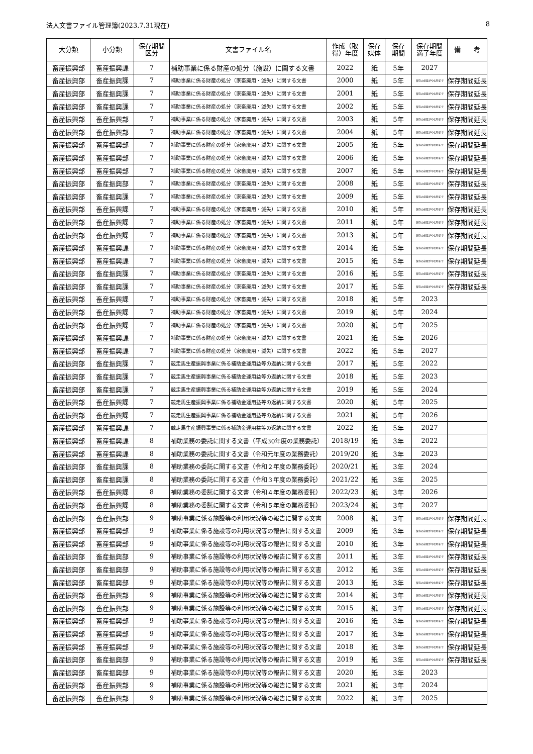法人文書ファイル管理簿(2023.7.31現在) 8
| 大分類 | 小分類 | 保存期間 区分 | 文書ファイル名 | 作成（取 得）年度 | 保存 媒体 | 保存 期間 | 保存期間 満了年度 | 備 考 |
| --- | --- | --- | --- | --- | --- | --- | --- | --- |
| 畜産振興部 | 畜産振興課 | 7 | 補助事業に係る財産の処分（施設）に関する文書 | 2022 | 紙 | 5年 | 2027 | |
| 畜産振興部 | 畜産振興課 | 7 | 補助事業に係る財産の処分（家畜廃用・滅失）に関する文書 | 2000 | 紙 | 5年 | 保存の必要がやむ時まで | 保存期間延長 |
| 畜産振興部 | 畜産振興課 | 7 | 補助事業に係る財産の処分（家畜廃用・滅失）に関する文書 | 2001 | 紙 | 5年 | 保存の必要がやむ時まで | 保存期間延長 |
| 畜産振興部 | 畜産振興課 | 7 | 補助事業に係る財産の処分（家畜廃用・滅失）に関する文書 | 2002 | 紙 | 5年 | 保存の必要がやむ時まで | 保存期間延長 |
| 畜産振興部 | 畜産振興部 | 7 | 補助事業に係る財産の処分（家畜廃用・滅失）に関する文書 | 2003 | 紙 | 5年 | 保存の必要がやむ時まで | 保存期間延長 |
| 畜産振興部 | 畜産振興部 | 7 | 補助事業に係る財産の処分（家畜廃用・滅失）に関する文書 | 2004 | 紙 | 5年 | 保存の必要がやむ時まで | 保存期間延長 |
| 畜産振興部 | 畜産振興部 | 7 | 補助事業に係る財産の処分（家畜廃用・滅失）に関する文書 | 2005 | 紙 | 5年 | 保存の必要がやむ時まで | 保存期間延長 |
| 畜産振興部 | 畜産振興部 | 7 | 補助事業に係る財産の処分（家畜廃用・滅失）に関する文書 | 2006 | 紙 | 5年 | 保存の必要がやむ時まで | 保存期間延長 |
| 畜産振興部 | 畜産振興部 | 7 | 補助事業に係る財産の処分（家畜廃用・滅失）に関する文書 | 2007 | 紙 | 5年 | 保存の必要がやむ時まで | 保存期間延長 |
| 畜産振興部 | 畜産振興部 | 7 | 補助事業に係る財産の処分（家畜廃用・滅失）に関する文書 | 2008 | 紙 | 5年 | 保存の必要がやむ時まで | 保存期間延長 |
| 畜産振興部 | 畜産振興課 | 7 | 補助事業に係る財産の処分（家畜廃用・滅失）に関する文書 | 2009 | 紙 | 5年 | 保存の必要がやむ時まで | 保存期間延長 |
| 畜産振興部 | 畜産振興課 | 7 | 補助事業に係る財産の処分（家畜廃用・滅失）に関する文書 | 2010 | 紙 | 5年 | 保存の必要がやむ時まで | 保存期間延長 |
| 畜産振興部 | 畜産振興課 | 7 | 補助事業に係る財産の処分（家畜廃用・滅失）に関する文書 | 2011 | 紙 | 5年 | 保存の必要がやむ時まで | 保存期間延長 |
| 畜産振興部 | 畜産振興課 | 7 | 補助事業に係る財産の処分（家畜廃用・滅失）に関する文書 | 2013 | 紙 | 5年 | 保存の必要がやむ時まで | 保存期間延長 |
| 畜産振興部 | 畜産振興課 | 7 | 補助事業に係る財産の処分（家畜廃用・滅失）に関する文書 | 2014 | 紙 | 5年 | 保存の必要がやむ時まで | 保存期間延長 |
| 畜産振興部 | 畜産振興課 | 7 | 補助事業に係る財産の処分（家畜廃用・滅失）に関する文書 | 2015 | 紙 | 5年 | 保存の必要がやむ時まで | 保存期間延長 |
| 畜産振興部 | 畜産振興課 | 7 | 補助事業に係る財産の処分（家畜廃用・滅失）に関する文書 | 2016 | 紙 | 5年 | 保存の必要がやむ時まで | 保存期間延長 |
| 畜産振興部 | 畜産振興課 | 7 | 補助事業に係る財産の処分（家畜廃用・滅失）に関する文書 | 2017 | 紙 | 5年 | 保存の必要がやむ時まで | 保存期間延長 |
| 畜産振興部 | 畜産振興課 | 7 | 補助事業に係る財産の処分（家畜廃用・滅失）に関する文書 | 2018 | 紙 | 5年 | 2023 | |
| 畜産振興部 | 畜産振興課 | 7 | 補助事業に係る財産の処分（家畜廃用・滅失）に関する文書 | 2019 | 紙 | 5年 | 2024 | |
| 畜産振興部 | 畜産振興課 | 7 | 補助事業に係る財産の処分（家畜廃用・滅失）に関する文書 | 2020 | 紙 | 5年 | 2025 | |
| 畜産振興部 | 畜産振興課 | 7 | 補助事業に係る財産の処分（家畜廃用・滅失）に関する文書 | 2021 | 紙 | 5年 | 2026 | |
| 畜産振興部 | 畜産振興課 | 7 | 補助事業に係る財産の処分（家畜廃用・滅失）に関する文書 | 2022 | 紙 | 5年 | 2027 | |
| 畜産振興部 | 畜産振興課 | 7 | 競走馬生産振興事業に係る補助金運用益等の返納に関する文書 | 2017 | 紙 | 5年 | 2022 | |
| 畜産振興部 | 畜産振興課 | 7 | 競走馬生産振興事業に係る補助金運用益等の返納に関する文書 | 2018 | 紙 | 5年 | 2023 | |
| 畜産振興部 | 畜産振興課 | 7 | 競走馬生産振興事業に係る補助金運用益等の返納に関する文書 | 2019 | 紙 | 5年 | 2024 | |
| 畜産振興部 | 畜産振興課 | 7 | 競走馬生産振興事業に係る補助金運用益等の返納に関する文書 | 2020 | 紙 | 5年 | 2025 | |
| 畜産振興部 | 畜産振興課 | 7 | 競走馬生産振興事業に係る補助金運用益等の返納に関する文書 | 2021 | 紙 | 5年 | 2026 | |
| 畜産振興部 | 畜産振興課 | 7 | 競走馬生産振興事業に係る補助金運用益等の返納に関する文書 | 2022 | 紙 | 5年 | 2027 | |
| 畜産振興部 | 畜産振興課 | 8 | 補助業務の委託に関する文書（平成30年度の業務委託） | 2018/19 | 紙 | 3年 | 2022 | |
| 畜産振興部 | 畜産振興課 | 8 | 補助業務の委託に関する文書（令和元年度の業務委託） | 2019/20 | 紙 | 3年 | 2023 | |
| 畜産振興部 | 畜産振興課 | 8 | 補助業務の委託に関する文書（令和２年度の業務委託） | 2020/21 | 紙 | 3年 | 2024 | |
| 畜産振興部 | 畜産振興課 | 8 | 補助業務の委託に関する文書（令和３年度の業務委託） | 2021/22 | 紙 | 3年 | 2025 | |
| 畜産振興部 | 畜産振興課 | 8 | 補助業務の委託に関する文書（令和４年度の業務委託） | 2022/23 | 紙 | 3年 | 2026 | |
| 畜産振興部 | 畜産振興課 | 8 | 補助業務の委託に関する文書（令和５年度の業務委託） | 2023/24 | 紙 | 3年 | 2027 | |
| 畜産振興部 | 畜産振興部 | 9 | 補助事業に係る施設等の利用状況等の報告に関する文書 | 2008 | 紙 | 3年 | 保存の必要がやむ時まで | 保存期間延長 |
| 畜産振興部 | 畜産振興部 | 9 | 補助事業に係る施設等の利用状況等の報告に関する文書 | 2009 | 紙 | 3年 | 保存の必要がやむ時まで | 保存期間延長 |
| 畜産振興部 | 畜産振興部 | 9 | 補助事業に係る施設等の利用状況等の報告に関する文書 | 2010 | 紙 | 3年 | 保存の必要がやむ時まで | 保存期間延長 |
| 畜産振興部 | 畜産振興部 | 9 | 補助事業に係る施設等の利用状況等の報告に関する文書 | 2011 | 紙 | 3年 | 保存の必要がやむ時まで | 保存期間延長 |
| 畜産振興部 | 畜産振興部 | 9 | 補助事業に係る施設等の利用状況等の報告に関する文書 | 2012 | 紙 | 3年 | 保存の必要がやむ時まで | 保存期間延長 |
| 畜産振興部 | 畜産振興部 | 9 | 補助事業に係る施設等の利用状況等の報告に関する文書 | 2013 | 紙 | 3年 | 保存の必要がやむ時まで | 保存期間延長 |
| 畜産振興部 | 畜産振興部 | 9 | 補助事業に係る施設等の利用状況等の報告に関する文書 | 2014 | 紙 | 3年 | 保存の必要がやむ時まで | 保存期間延長 |
| 畜産振興部 | 畜産振興部 | 9 | 補助事業に係る施設等の利用状況等の報告に関する文書 | 2015 | 紙 | 3年 | 保存の必要がやむ時まで | 保存期間延長 |
| 畜産振興部 | 畜産振興部 | 9 | 補助事業に係る施設等の利用状況等の報告に関する文書 | 2016 | 紙 | 3年 | 保存の必要がやむ時まで | 保存期間延長 |
| 畜産振興部 | 畜産振興部 | 9 | 補助事業に係る施設等の利用状況等の報告に関する文書 | 2017 | 紙 | 3年 | 保存の必要がやむ時まで | 保存期間延長 |
| 畜産振興部 | 畜産振興部 | 9 | 補助事業に係る施設等の利用状況等の報告に関する文書 | 2018 | 紙 | 3年 | 保存の必要がやむ時まで | 保存期間延長 |
| 畜産振興部 | 畜産振興部 | 9 | 補助事業に係る施設等の利用状況等の報告に関する文書 | 2019 | 紙 | 3年 | 保存の必要がやむ時まで | 保存期間延長 |
| 畜産振興部 | 畜産振興部 | 9 | 補助事業に係る施設等の利用状況等の報告に関する文書 | 2020 | 紙 | 3年 | 2023 | |
| 畜産振興部 | 畜産振興部 | 9 | 補助事業に係る施設等の利用状況等の報告に関する文書 | 2021 | 紙 | 3年 | 2024 | |
| 畜産振興部 | 畜産振興部 | 9 | 補助事業に係る施設等の利用状況等の報告に関する文書 | 2022 | 紙 | 3年 | 2025 | |